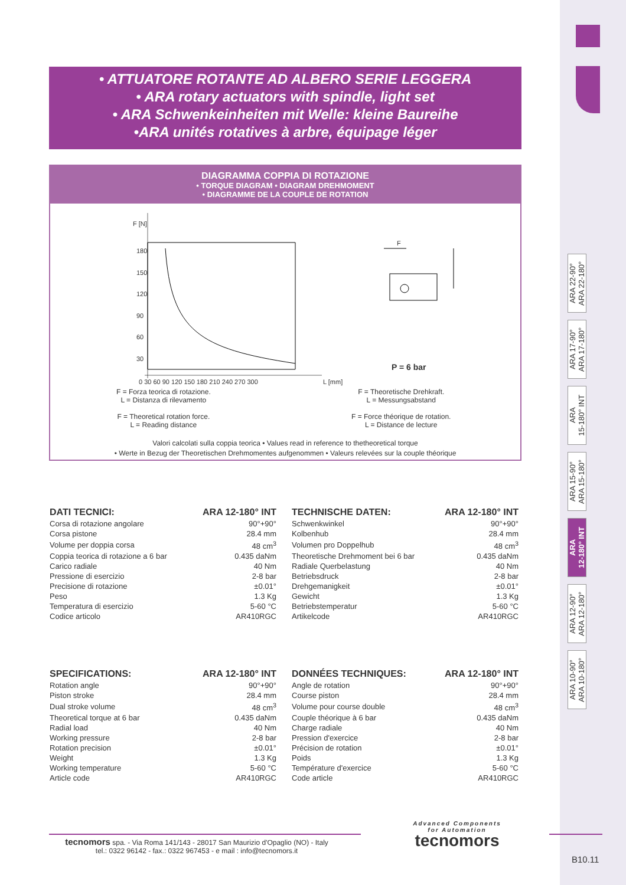• ATTUATORE ROTANTE AD ALBERO SERIE LEGGERA
• ARA rotary actuators with spindle, light set
• ARA Schwenkeinheiten mit Welle: kleine Baureihe
•ARA unités rotatives à arbre, équipage léger
DIAGRAMMA COPPIA DI ROTAZIONE
• TORQUE DIAGRAM • DIAGRAM DREHMOMENT
• DIAGRAMME DE LA COUPLE DE ROTATION
F [N]
L [mm]
0 30 60 90 120 150 180 210 240 270 300
180
150
120
90
60
30
F
P = 6 bar
F = Forza teorica di rotazione.
L = Distanza di rilevamento
F = Theoretical rotation force.
L = Reading distance
F = Theoretische Drehkraft.
L = Messungsabstand
F = Force théorique de rotation.
L = Distance de lecture
Valori calcolati sulla coppia teorica • Values read in reference to thetheoretical torque
• Werte in Bezug der Theoretischen Drehmomentes aufgenommen • Valeurs relevées sur la couple théorique
| DATI TECNICI: | ARA 12-180° INT |
| --- | --- |
| Corsa di rotazione angolare | 90°+90° |
| Corsa pistone | 28.4 mm |
| Volume per doppia corsa | 48 cm<sup>3</sup> |
| Coppia teorica di rotazione a 6 bar | 0.435 daNm |
| Carico radiale | 40 Nm |
| Pressione di esercizio | 2-8 bar |
| Precisione di rotazione | ±0.01° |
| Peso | 1.3 Kg |
| Temperatura di esercizio | 5-60 °C |
| Codice articolo | AR410RGC |
| TECHNISCHE DATEN: | ARA 12-180° INT |
| --- | --- |
| Schwenkwinkel | 90°+90° |
| Kolbenhub | 28.4 mm |
| Volumen pro Doppelhub | 48 cm<sup>3</sup> |
| Theoretische Drehmoment bei 6 bar | 0.435 daNm |
| Radiale Querbelastung | 40 Nm |
| Betriebsdruck | 2-8 bar |
| Drehgemanigkeit | ±0.01° |
| Gewicht | 1.3 Kg |
| Betriebstemperatur | 5-60 °C |
| Artikelcode | AR410RGC |
| SPECIFICATIONS: | ARA 12-180° INT |
| --- | --- |
| Rotation angle | 90°+90° |
| Piston stroke | 28.4 mm |
| Dual stroke volume | 48 cm<sup>3</sup> |
| Theoretical torque at 6 bar | 0.435 daNm |
| Radial load | 40 Nm |
| Working pressure | 2-8 bar |
| Rotation precision | ±0.01° |
| Weight | 1.3 Kg |
| Working temperature | 5-60 °C |
| Article code | AR410RGC |
| DONNÉES TECHNIQUES: | ARA 12-180° INT |
| --- | --- |
| Angle de rotation | 90°+90° |
| Course piston | 28.4 mm |
| Volume pour course double | 48 cm<sup>3</sup> |
| Couple théorique à 6 bar | 0.435 daNm |
| Charge radiale | 40 Nm |
| Pression d'exercice | 2-8 bar |
| Précision de rotation | ±0.01° |
| Poids | 1.3 Kg |
| Température d'exercice | 5-60 °C |
| Code article | AR410RGC |
ARA 22-90°
ARA 22-180°
ARA 17-90°
ARA 17-180°
ARA
15-180° INT
ARA 15-90°
ARA 15-180°
ARA
12-180° INT
ARA 12-90°
ARA 12-180°
ARA 10-90°
ARA 10-180°
tecnomors spa. - Via Roma 141/143 - 28017 San Maurizio d'Opaglio (NO) - Italy
tel.: 0322 96142 - fax.: 0322 967453 - e mail : info@tecnomors.it
Advanced Components
for Automation
tecnomors
B10.11